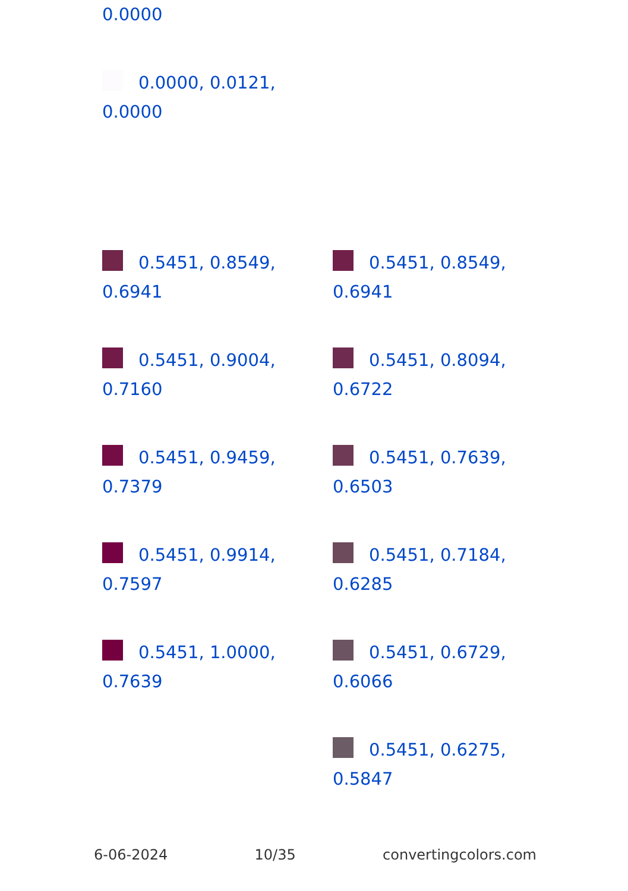0.0000
0.0000, 0.0121, 0.0000
0.5451, 0.8549, 0.6941
0.5451, 0.9004, 0.7160
0.5451, 0.9459, 0.7379
0.5451, 0.9914, 0.7597
0.5451, 1.0000, 0.7639
0.5451, 0.8549, 0.6941
0.5451, 0.8094, 0.6722
0.5451, 0.7639, 0.6503
0.5451, 0.7184, 0.6285
0.5451, 0.6729, 0.6066
0.5451, 0.6275, 0.5847
6-06-2024 10/35 convertingcolors.com